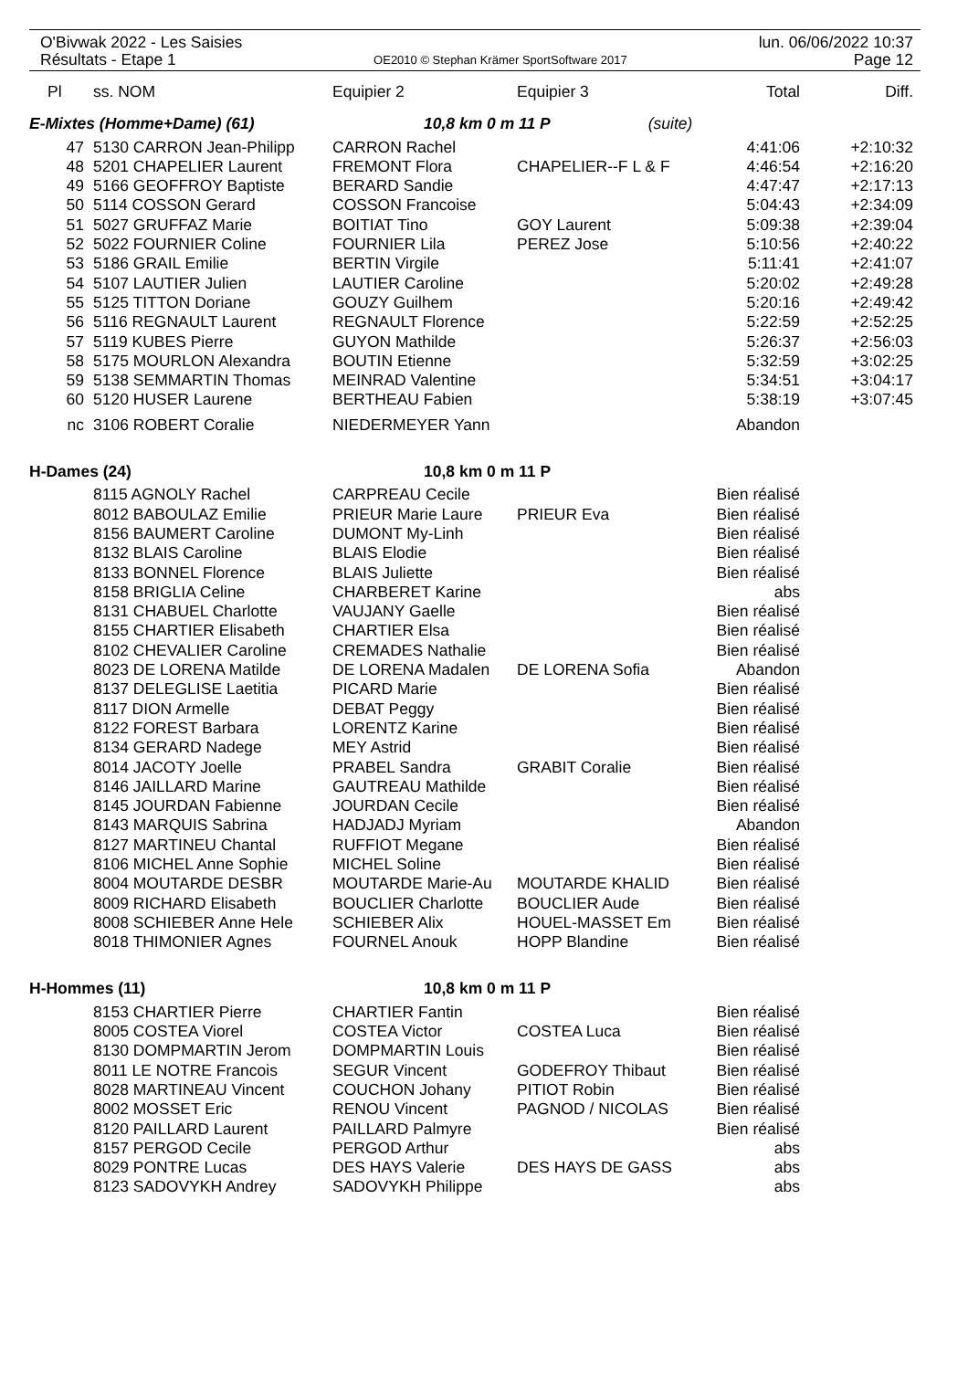O'Bivwak 2022 - Les Saisies
Résultats - Etape 1
OE2010 © Stephan Krämer SportSoftware 2017
lun. 06/06/2022 10:37
Page 12
| Pl | ss. NOM | Equipier 2 | Equipier 3 | Total | Diff. |
| --- | --- | --- | --- | --- | --- |
| E-Mixtes (Homme+Dame) (61) | | 10,8 km 0 m 11 P (suite) | | | |
| 47 | 5130 CARRON Jean-Philipp | CARRON Rachel | | 4:41:06 | +2:10:32 |
| 48 | 5201 CHAPELIER Laurent | FREMONT Flora | CHAPELIER--F L & F | 4:46:54 | +2:16:20 |
| 49 | 5166 GEOFFROY Baptiste | BERARD Sandie | | 4:47:47 | +2:17:13 |
| 50 | 5114 COSSON Gerard | COSSON Francoise | | 5:04:43 | +2:34:09 |
| 51 | 5027 GRUFFAZ Marie | BOITIAT Tino | GOY Laurent | 5:09:38 | +2:39:04 |
| 52 | 5022 FOURNIER Coline | FOURNIER Lila | PEREZ Jose | 5:10:56 | +2:40:22 |
| 53 | 5186 GRAIL Emilie | BERTIN Virgile | | 5:11:41 | +2:41:07 |
| 54 | 5107 LAUTIER Julien | LAUTIER Caroline | | 5:20:02 | +2:49:28 |
| 55 | 5125 TITTON Doriane | GOUZY Guilhem | | 5:20:16 | +2:49:42 |
| 56 | 5116 REGNAULT Laurent | REGNAULT Florence | | 5:22:59 | +2:52:25 |
| 57 | 5119 KUBES Pierre | GUYON Mathilde | | 5:26:37 | +2:56:03 |
| 58 | 5175 MOURLON Alexandra | BOUTIN Etienne | | 5:32:59 | +3:02:25 |
| 59 | 5138 SEMMARTIN Thomas | MEINRAD Valentine | | 5:34:51 | +3:04:17 |
| 60 | 5120 HUSER Laurene | BERTHEAU Fabien | | 5:38:19 | +3:07:45 |
| nc | 3106 ROBERT Coralie | NIEDERMEYER Yann | | Abandon | |
| H-Dames (24) | | 10,8 km 0 m 11 P | | | |
| | 8115 AGNOLY Rachel | CARPREAU Cecile | | Bien réalisé | |
| | 8012 BABOULAZ Emilie | PRIEUR Marie Laure | PRIEUR Eva | Bien réalisé | |
| | 8156 BAUMERT Caroline | DUMONT My-Linh | | Bien réalisé | |
| | 8132 BLAIS Caroline | BLAIS Elodie | | Bien réalisé | |
| | 8133 BONNEL Florence | BLAIS Juliette | | Bien réalisé | |
| | 8158 BRIGLIA Celine | CHARBERET Karine | | abs | |
| | 8131 CHABUEL Charlotte | VAUJANY Gaelle | | Bien réalisé | |
| | 8155 CHARTIER Elisabeth | CHARTIER Elsa | | Bien réalisé | |
| | 8102 CHEVALIER Caroline | CREMADES Nathalie | | Bien réalisé | |
| | 8023 DE LORENA Matilde | DE LORENA Madalen | DE LORENA Sofia | Abandon | |
| | 8137 DELEGLISE Laetitia | PICARD Marie | | Bien réalisé | |
| | 8117 DION Armelle | DEBAT Peggy | | Bien réalisé | |
| | 8122 FOREST Barbara | LORENTZ Karine | | Bien réalisé | |
| | 8134 GERARD Nadege | MEY Astrid | | Bien réalisé | |
| | 8014 JACOTY Joelle | PRABEL Sandra | GRABIT Coralie | Bien réalisé | |
| | 8146 JAILLARD Marine | GAUTREAU Mathilde | | Bien réalisé | |
| | 8145 JOURDAN Fabienne | JOURDAN Cecile | | Bien réalisé | |
| | 8143 MARQUIS Sabrina | HADJADJ Myriam | | Abandon | |
| | 8127 MARTINEU Chantal | RUFFIOT Megane | | Bien réalisé | |
| | 8106 MICHEL Anne Sophie | MICHEL Soline | | Bien réalisé | |
| | 8004 MOUTARDE DESBR | MOUTARDE Marie-Au | MOUTARDE KHALID | Bien réalisé | |
| | 8009 RICHARD Elisabeth | BOUCLIER Charlotte | BOUCLIER Aude | Bien réalisé | |
| | 8008 SCHIEBER Anne Hele | SCHIEBER Alix | HOUEL-MASSET Em | Bien réalisé | |
| | 8018 THIMONIER Agnes | FOURNEL Anouk | HOPP Blandine | Bien réalisé | |
| H-Hommes (11) | | 10,8 km 0 m 11 P | | | |
| | 8153 CHARTIER Pierre | CHARTIER Fantin | | Bien réalisé | |
| | 8005 COSTEA Viorel | COSTEA Victor | COSTEA Luca | Bien réalisé | |
| | 8130 DOMPMARTIN Jerom | DOMPMARTIN Louis | | Bien réalisé | |
| | 8011 LE NOTRE Francois | SEGUR Vincent | GODEFROY Thibaut | Bien réalisé | |
| | 8028 MARTINEAU Vincent | COUCHON Johany | PITIOT Robin | Bien réalisé | |
| | 8002 MOSSET Eric | RENOU Vincent | PAGNOD / NICOLAS | Bien réalisé | |
| | 8120 PAILLARD Laurent | PAILLARD Palmyre | | Bien réalisé | |
| | 8157 PERGOD Cecile | PERGOD Arthur | | abs | |
| | 8029 PONTRE Lucas | DES HAYS Valerie | DES HAYS DE GASS | abs | |
| | 8123 SADOVYKH Andrey | SADOVYKH Philippe | | abs | |